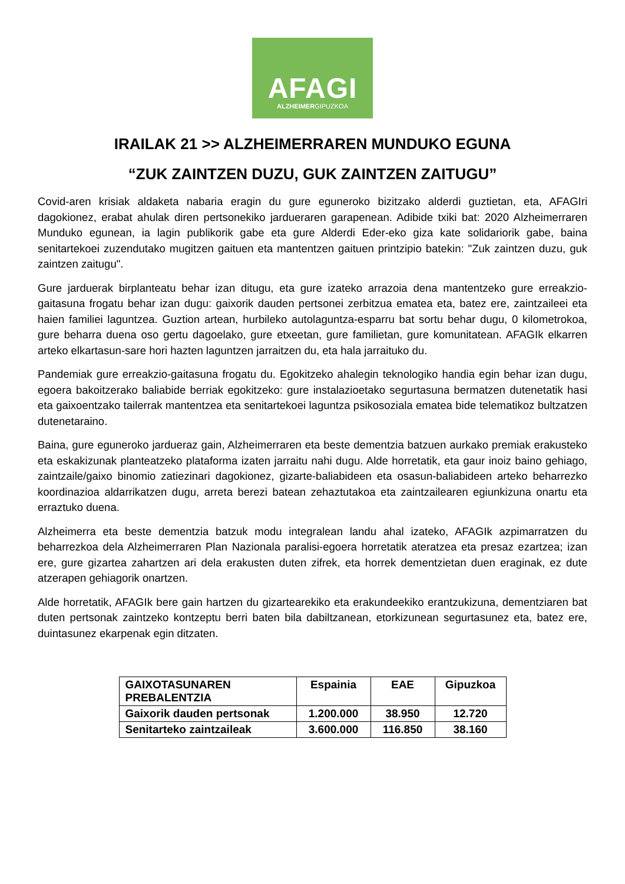AFAGI
ALZHEIMERGIPUZKOA
IRAILAK 21 >> ALZHEIMERRAREN MUNDUKO EGUNA
“ZUK ZAINTZEN DUZU, GUK ZAINTZEN ZAITUGU”
Covid-aren krisiak aldaketa nabaria eragin du gure eguneroko bizitzako alderdi guztietan, eta, AFAGIri dagokionez, erabat ahulak diren pertsonekiko jardueraren garapenean. Adibide txiki bat: 2020 Alzheimerraren Munduko egunean, ia lagin publikorik gabe eta gure Alderdi Eder-eko giza kate solidariorik gabe, baina senitartekoei zuzendutako mugitzen gaituen eta mantentzen gaituen printzipio batekin: "Zuk zaintzen duzu, guk zaintzen zaitugu".
Gure jarduerak birplanteatu behar izan ditugu, eta gure izateko arrazoia dena mantentzeko gure erreakzio-gaitasuna frogatu behar izan dugu: gaixorik dauden pertsonei zerbitzua ematea eta, batez ere, zaintzaileei eta haien familiei laguntzea. Guztion artean, hurbileko autolaguntza-esparru bat sortu behar dugu, 0 kilometrokoa, gure beharra duena oso gertu dagoelako, gure etxeetan, gure familietan, gure komunitatean. AFAGIk elkarren arteko elkartasun-sare hori hazten laguntzen jarraitzen du, eta hala jarraituko du.
Pandemiak gure erreakzio-gaitasuna frogatu du. Egokitzeko ahalegin teknologiko handia egin behar izan dugu, egoera bakoitzerako baliabide berriak egokitzeko: gure instalazioetako segurtasuna bermatzen dutenetatik hasi eta gaixoentzako tailerrak mantentzea eta senitartekoei laguntza psikosoziala ematea bide telematikoz bultzatzen dutenetaraino.
Baina, gure eguneroko jardueraz gain, Alzheimerraren eta beste dementzia batzuen aurkako premiak erakusteko eta eskakizunak planteatzeko plataforma izaten jarraitu nahi dugu. Alde horretatik, eta gaur inoiz baino gehiago, zaintzaile/gaixo binomio zatiezinari dagokionez, gizarte-baliabideen eta osasun-baliabideen arteko beharrezko koordinazioa aldarrikatzen dugu, arreta berezi batean zehaztutakoa eta zaintzailearen egiunkizuna onartu eta erraztuko duena.
Alzheimerra eta beste dementzia batzuk modu integralean landu ahal izateko, AFAGIk azpimarratzen du beharrezkoa dela Alzheimerraren Plan Nazionala paralisi-egoera horretatik ateratzea eta presaz ezartzea; izan ere, gure gizartea zahartzen ari dela erakusten duten zifrek, eta horrek dementzietan duen eraginak, ez dute atzerapen gehiagorik onartzen.
Alde horretatik, AFAGIk bere gain hartzen du gizartearekiko eta erakundeekiko erantzukizuna, dementziaren bat duten pertsonak zaintzeko kontzeptu berri baten bila dabiltzanean, etorkizunean segurtasunez eta, batez ere, duintasunez ekarpenak egin ditzaten.
| GAIXOTASUNAREN PREBALENTZIA | Espainia | EAE | Gipuzkoa |
| --- | --- | --- | --- |
| Gaixorik dauden pertsonak | 1.200.000 | 38.950 | 12.720 |
| Senitarteko zaintzaileak | 3.600.000 | 116.850 | 38.160 |